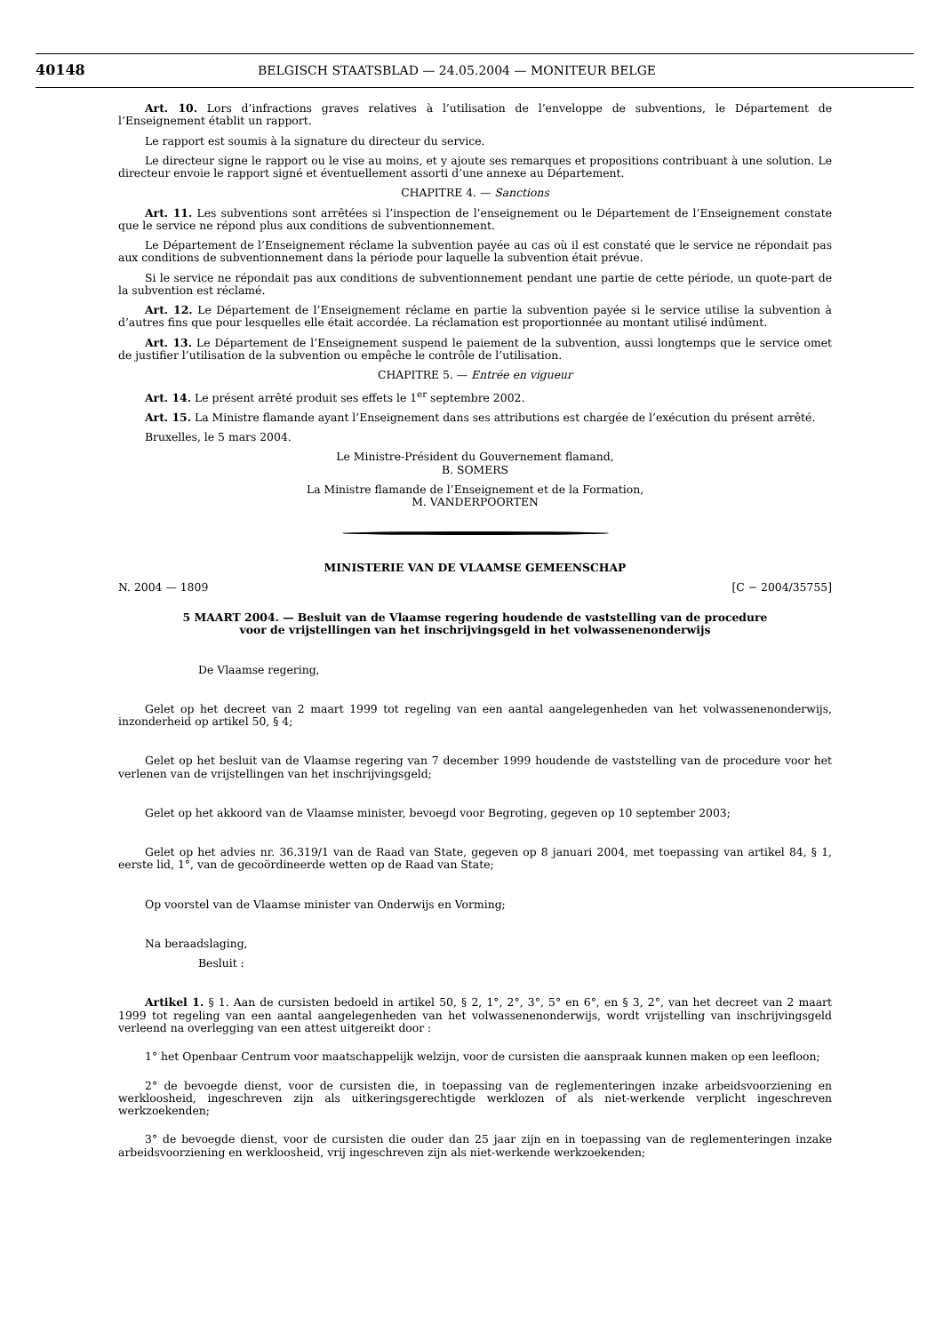40148 BELGISCH STAATSBLAD — 24.05.2004 — MONITEUR BELGE
Art. 10. Lors d’infractions graves relatives à l’utilisation de l’enveloppe de subventions, le Département de l’Enseignement établit un rapport.
Le rapport est soumis à la signature du directeur du service.
Le directeur signe le rapport ou le vise au moins, et y ajoute ses remarques et propositions contribuant à une solution. Le directeur envoie le rapport signé et éventuellement assorti d’une annexe au Département.
CHAPITRE 4. — Sanctions
Art. 11. Les subventions sont arrêtées si l’inspection de l’enseignement ou le Département de l’Enseignement constate que le service ne répond plus aux conditions de subventionnement.
Le Département de l’Enseignement réclame la subvention payée au cas où il est constaté que le service ne répondait pas aux conditions de subventionnement dans la période pour laquelle la subvention était prévue.
Si le service ne répondait pas aux conditions de subventionnement pendant une partie de cette période, un quote-part de la subvention est réclamé.
Art. 12. Le Département de l’Enseignement réclame en partie la subvention payée si le service utilise la subvention à d’autres fins que pour lesquelles elle était accordée. La réclamation est proportionnée au montant utilisé indûment.
Art. 13. Le Département de l’Enseignement suspend le paiement de la subvention, aussi longtemps que le service omet de justifier l’utilisation de la subvention ou empêche le contrôle de l’utilisation.
CHAPITRE 5. — Entrée en vigueur
Art. 14. Le présent arrêté produit ses effets le 1<sup>er</sup> septembre 2002.
Art. 15. La Ministre flamande ayant l’Enseignement dans ses attributions est chargée de l’exécution du présent arrêté.
Bruxelles, le 5 mars 2004.
Le Ministre-Président du Gouvernement flamand,
B. SOMERS
La Ministre flamande de l’Enseignement et de la Formation,
M. VANDERPOORTEN
MINISTERIE VAN DE VLAAMSE GEMEENSCHAP
N. 2004 — 1809 [C − 2004/35755]
5 MAART 2004. — Besluit van de Vlaamse regering houdende de vaststelling van de procedure
voor de vrijstellingen van het inschrijvingsgeld in het volwassenenonderwijs
De Vlaamse regering,
Gelet op het decreet van 2 maart 1999 tot regeling van een aantal aangelegenheden van het volwassenenonderwijs, inzonderheid op artikel 50, § 4;
Gelet op het besluit van de Vlaamse regering van 7 december 1999 houdende de vaststelling van de procedure voor het verlenen van de vrijstellingen van het inschrijvingsgeld;
Gelet op het akkoord van de Vlaamse minister, bevoegd voor Begroting, gegeven op 10 september 2003;
Gelet op het advies nr. 36.319/1 van de Raad van State, gegeven op 8 januari 2004, met toepassing van artikel 84, § 1, eerste lid, 1°, van de gecoördineerde wetten op de Raad van State;
Op voorstel van de Vlaamse minister van Onderwijs en Vorming;
Na beraadslaging,
Besluit :
Artikel 1. § 1. Aan de cursisten bedoeld in artikel 50, § 2, 1°, 2°, 3°, 5° en 6°, en § 3, 2°, van het decreet van 2 maart 1999 tot regeling van een aantal aangelegenheden van het volwassenenonderwijs, wordt vrijstelling van inschrijvingsgeld verleend na overlegging van een attest uitgereikt door :
1° het Openbaar Centrum voor maatschappelijk welzijn, voor de cursisten die aanspraak kunnen maken op een leefloon;
2° de bevoegde dienst, voor de cursisten die, in toepassing van de reglementeringen inzake arbeidsvoorziening en werkloosheid, ingeschreven zijn als uitkeringsgerechtigde werklozen of als niet-werkende verplicht ingeschreven werkzoekenden;
3° de bevoegde dienst, voor de cursisten die ouder dan 25 jaar zijn en in toepassing van de reglementeringen inzake arbeidsvoorziening en werkloosheid, vrij ingeschreven zijn als niet-werkende werkzoekenden;